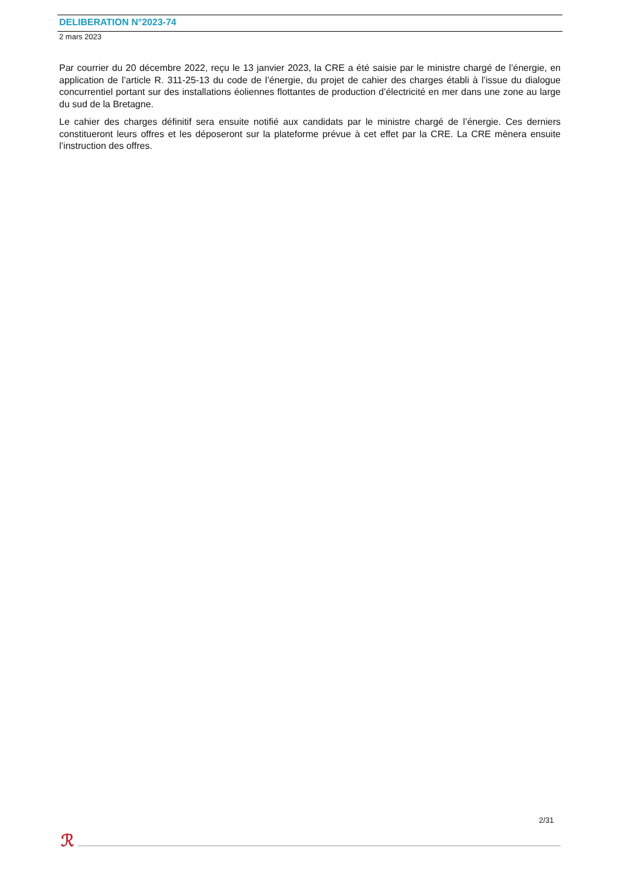DELIBERATION N°2023-74
2 mars 2023
Par courrier du 20 décembre 2022, reçu le 13 janvier 2023, la CRE a été saisie par le ministre chargé de l’énergie, en application de l’article R. 311-25-13 du code de l’énergie, du projet de cahier des charges établi à l’issue du dialogue concurrentiel portant sur des installations éoliennes flottantes de production d’électricité en mer dans une zone au large du sud de la Bretagne.
Le cahier des charges définitif sera ensuite notifié aux candidats par le ministre chargé de l’énergie. Ces derniers constitueront leurs offres et les déposeront sur la plateforme prévue à cet effet par la CRE. La CRE mènera ensuite l’instruction des offres.
2/31
ℛ